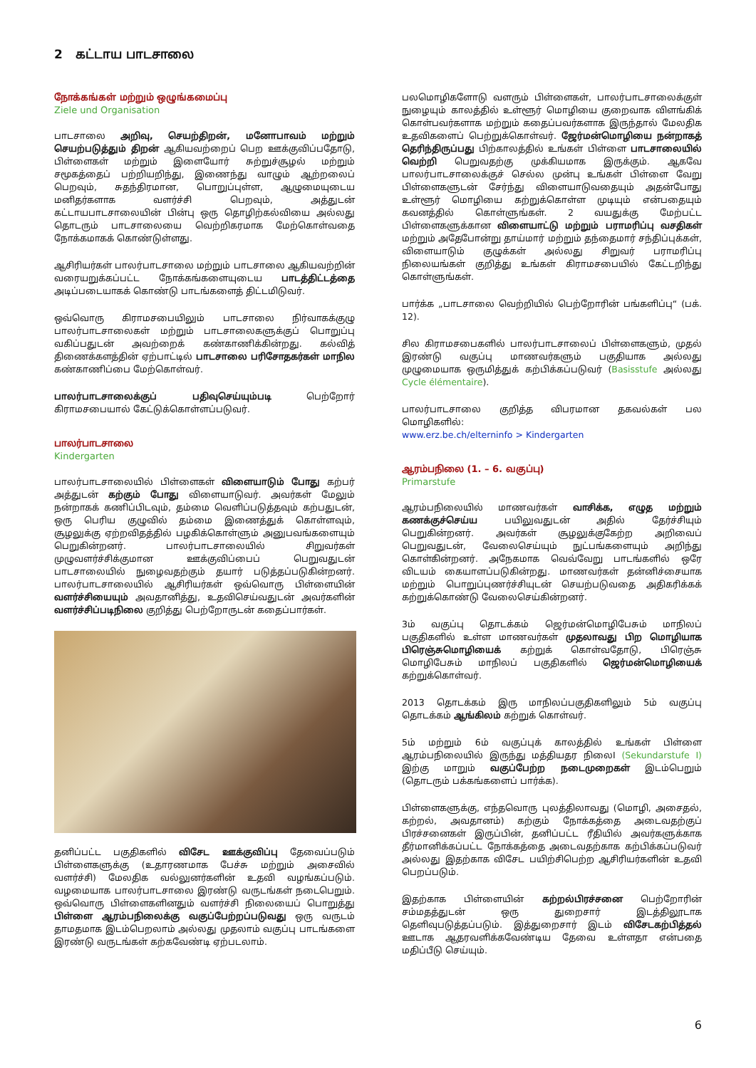2 கட்டாய பாடசாலை
நோக்கங்கள் மற்றும் ஒழுங்கமைப்பு
Ziele und Organisation
பாடசாலை அறிவு, செயற்திறன், மனோபாவம் மற்றும் செயற்படுத்தும் திறன் ஆகியவற்றைப் பெற ஊக்குவிப்பதோடு, பிள்ளைகள் மற்றும் இளையோர் சுற்றுச்சூழல் மற்றும் சமூகத்தைப் பற்றியறிந்து, இணைந்து வாழும் ஆற்றலைப் பெறவும், சுதந்திரமான, பொறுப்புள்ள, ஆழுமையுடைய மனிதர்களாக வளர்ச்சி பெறவும், அத்துடன் கட்டாயபாடசாலையின் பின்பு ஒரு தொழிற்கல்வியை அல்லது தொடரும் பாடசாலையை வெற்றிகரமாக மேற்கொள்வதை நோக்கமாகக் கொண்டுள்ளது.
ஆசிரியர்கள் பாலர்பாடசாலை மற்றும் பாடசாலை ஆகியவற்றின் வரையறுக்கப்பட்ட நோக்கங்களையுடைய பாடத்திட்டத்தை அடிப்படையாகக் கொண்டு பாடங்களைத் திட்டமிடுவர்.
ஒவ்வொரு கிராமசபையிலும் பாடசாலை நிர்வாகக்குழு பாலர்பாடசாலைகள் மற்றும் பாடசாலைகளுக்குப் பொறுப்பு வகிப்பதுடன் அவற்றைக் கண்காணிக்கின்றது. கல்வித் திணைக்களத்தின் ஏற்பாட்டில் பாடசாலை பரிசோதகர்கள் மாநில கண்காணிப்பை மேற்கொள்வர்.
பாலர்பாடசாலைக்குப் பதிவுசெய்யும்படி பெற்றோர் கிராமசபையால் கேட்டுக்கொள்ளப்படுவர்.
பாலர்பாடசாலை
Kindergarten
பாலர்பாடசாலையில் பிள்ளைகள் விளையாடும் போது கற்பர் அத்துடன் கற்கும் போது விளையாடுவர். அவர்கள் மேலும் நன்றாகக் கணிப்பிடவும், தம்மை வெளிப்படுத்தவும் கற்பதுடன், ஒரு பெரிய குழுவில் தம்மை இணைத்துக் கொள்ளவும், சூழலுக்கு ஏற்றவிதத்தில் பழகிக்கொள்ளும் அனுபவங்களையும் பெறுகின்றனர். பாலர்பாடசாலையில் சிறுவர்கள் முழுவளர்ச்சிக்குமான ஊக்குவிப்பைப் பெறுவதுடன் பாடசாலையில் நுழைவதற்கும் தயார் படுத்தப்படுகின்றனர். பாலர்பாடசாலையில் ஆசிரியர்கள் ஒவ்வொரு பிள்ளையின் வளர்ச்சியையும் அவதானித்து, உதவிசெய்வதுடன் அவர்களின் வளர்ச்சிப்படிநிலை குறித்து பெற்றோருடன் கதைப்பார்கள்.
தனிப்பட்ட பகுதிகளில் விசேட ஊக்குவிப்பு தேவைப்படும் பிள்ளைகளுக்கு (உதாரணமாக பேச்சு மற்றும் அசைவில் வளர்ச்சி) மேலதிக வல்லுனர்களின் உதவி வழங்கப்படும். வழமையாக பாலர்பாடசாலை இரண்டு வருடங்கள் நடைபெறும். ஒவ்வொரு பிள்ளைகளினதும் வளர்ச்சி நிலையைப் பொறுத்து பிள்ளை ஆரம்பநிலைக்கு வகுப்பேற்றப்படுவது ஒரு வருடம் தாமதமாக இடம்பெறலாம் அல்லது முதலாம் வகுப்பு பாடங்களை இரண்டு வருடங்கள் கற்கவேண்டி ஏற்படலாம்.
பலமொழிகளோடு வளரும் பிள்ளைகள், பாலர்பாடசாலைக்குள் நுழையும் காலத்தில் உள்ளூர் மொழியை குறைவாக விளங்கிக் கொள்பவர்களாக மற்றும் கதைப்பவர்களாக இருந்தால் மேலதிக உதவிகளைப் பெற்றுக்கொள்வர். ஜேர்மன்மொழியை நன்றாகத் தெரிந்திருப்பது பிற்காலத்தில் உங்கள் பிள்ளை பாடசாலையில் வெற்றி பெறுவதற்கு முக்கியமாக இருக்கும். ஆகவே பாலர்பாடசாலைக்குச் செல்ல முன்பு உங்கள் பிள்ளை வேறு பிள்ளைகளுடன் சேர்ந்து விளையாடுவதையும் அதன்போது உள்ளூர் மொழியை கற்றுக்கொள்ள முடியும் என்பதையும் கவனத்தில் கொள்ளுங்கள். 2 வயதுக்கு மேற்பட்ட பிள்ளைகளுக்கான விளையாட்டு மற்றும் பராமரிப்பு வசதிகள் மற்றும் அதேபோன்று தாய்மார் மற்றும் தந்தைமார் சந்திப்புக்கள், விளையாடும் குழுக்கள் அல்லது சிறுவர் பராமரிப்பு நிலையங்கள் குறித்து உங்கள் கிராமசபையில் கேட்டறிந்து கொள்ளுங்கள்.
பார்க்க „பாடசாலை வெற்றியில் பெற்றோரின் பங்களிப்பு“ (பக். 12).
சில கிராமசபைகளில் பாலர்பாடசாலைப் பிள்ளைகளும், முதல் இரண்டு வகுப்பு மாணவர்களும் பகுதியாக அல்லது முழுமையாக ஒருமித்துக் கற்பிக்கப்படுவர் (Basisstufe அல்லது Cycle élémentaire).
பாலர்பாடசாலை குறித்த விபரமான தகவல்கள் பல மொழிகளில்:
www.erz.be.ch/elterninfo > Kindergarten
ஆரம்பநிலை (1. – 6. வகுப்பு)
Primarstufe
ஆரம்பநிலையில் மாணவர்கள் வாசிக்க, எழுத மற்றும் கணக்குச்செய்ய பயிலுவதுடன் அதில் தேர்ச்சியும் பெறுகின்றனர். அவர்கள் சூழலுக்குகேற்ற அறிவைப் பெறுவதுடன், வேலைசெய்யும் நுட்பங்களையும் அறிந்து கொள்கின்றனர். அநேகமாக வெவ்வேறு பாடங்களில் ஒரே விடயம் கையாளப்படுகின்றது. மாணவர்கள் தன்னிச்சையாக மற்றும் பொறுப்புணர்ச்சியுடன் செயற்படுவதை அதிகரிக்கக் கற்றுக்கொண்டு வேலைசெய்கின்றனர்.
3ம் வகுப்பு தொடக்கம் ஜெர்மன்மொழிபேசும் மாநிலப் பகுதிகளில் உள்ள மாணவர்கள் முதலாவது பிற மொழியாக பிரெஞ்சுமொழியைக் கற்றுக் கொள்வதோடு, பிரெஞ்சு மொழிபேசும் மாநிலப் பகுதிகளில் ஜெர்மன்மொழியைக் கற்றுக்கொள்வர்.
2013 தொடக்கம் இரு மாநிலப்பகுதிகளிலும் 5ம் வகுப்பு தொடக்கம் ஆங்கிலம் கற்றுக் கொள்வர்.
5ம் மற்றும் 6ம் வகுப்புக் காலத்தில் உங்கள் பிள்ளை ஆரம்பநிலையில் இருந்து மத்தியதர நிலைI (Sekundarstufe I) இற்கு மாறும் வகுப்பேற்ற நடைமுறைகள் இடம்பெறும் (தொடரும் பக்கங்களைப் பார்க்க).
பிள்ளைகளுக்கு, எந்தவொரு புலத்திலாவது (மொழி, அசைதல், கற்றல், அவதானம்) கற்கும் நோக்கத்தை அடைவதற்குப் பிரச்சனைகள் இருப்பின், தனிப்பட்ட ரீதியில் அவர்களுக்காக தீர்மானிக்கப்பட்ட நோக்கத்தை அடைவதற்காக கற்பிக்கப்படுவர் அல்லது இதற்காக விசேட பயிற்சிபெற்ற ஆசிரியர்களின் உதவி பெறப்படும்.
இதற்காக பிள்ளையின் கற்றல்பிரச்சனை பெற்றோரின் சம்மதத்துடன் ஒரு துறைசார் இடத்திலூடாக தெளிவுபடுத்தப்படும். இத்துறைசார் இடம் விசேடகற்பித்தல் ஊடாக ஆதரவளிக்கவேண்டிய தேவை உள்ளதா என்பதை மதிப்பீடு செய்யும்.
6